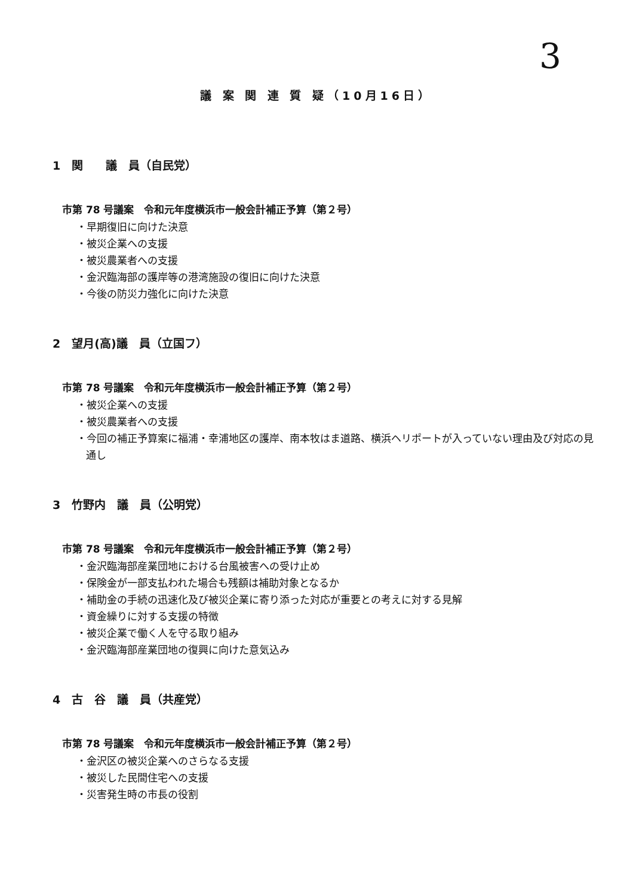3
議 案 関 連 質 疑（10月16日）
1　関　　議　員（自民党）
市第 78 号議案　令和元年度横浜市一般会計補正予算（第２号）
・早期復旧に向けた決意
・被災企業への支援
・被災農業者への支援
・金沢臨海部の護岸等の港湾施設の復旧に向けた決意
・今後の防災力強化に向けた決意
2　望月(高)議　員（立国フ）
市第 78 号議案　令和元年度横浜市一般会計補正予算（第２号）
・被災企業への支援
・被災農業者への支援
・今回の補正予算案に福浦・幸浦地区の護岸、南本牧はま道路、横浜ヘリポートが入っていない理由及び対応の見通し
3　竹野内　議　員（公明党）
市第 78 号議案　令和元年度横浜市一般会計補正予算（第２号）
・金沢臨海部産業団地における台風被害への受け止め
・保険金が一部支払われた場合も残額は補助対象となるか
・補助金の手続の迅速化及び被災企業に寄り添った対応が重要との考えに対する見解
・資金繰りに対する支援の特徴
・被災企業で働く人を守る取り組み
・金沢臨海部産業団地の復興に向けた意気込み
4　古　谷　議　員（共産党）
市第 78 号議案　令和元年度横浜市一般会計補正予算（第２号）
・金沢区の被災企業へのさらなる支援
・被災した民間住宅への支援
・災害発生時の市長の役割